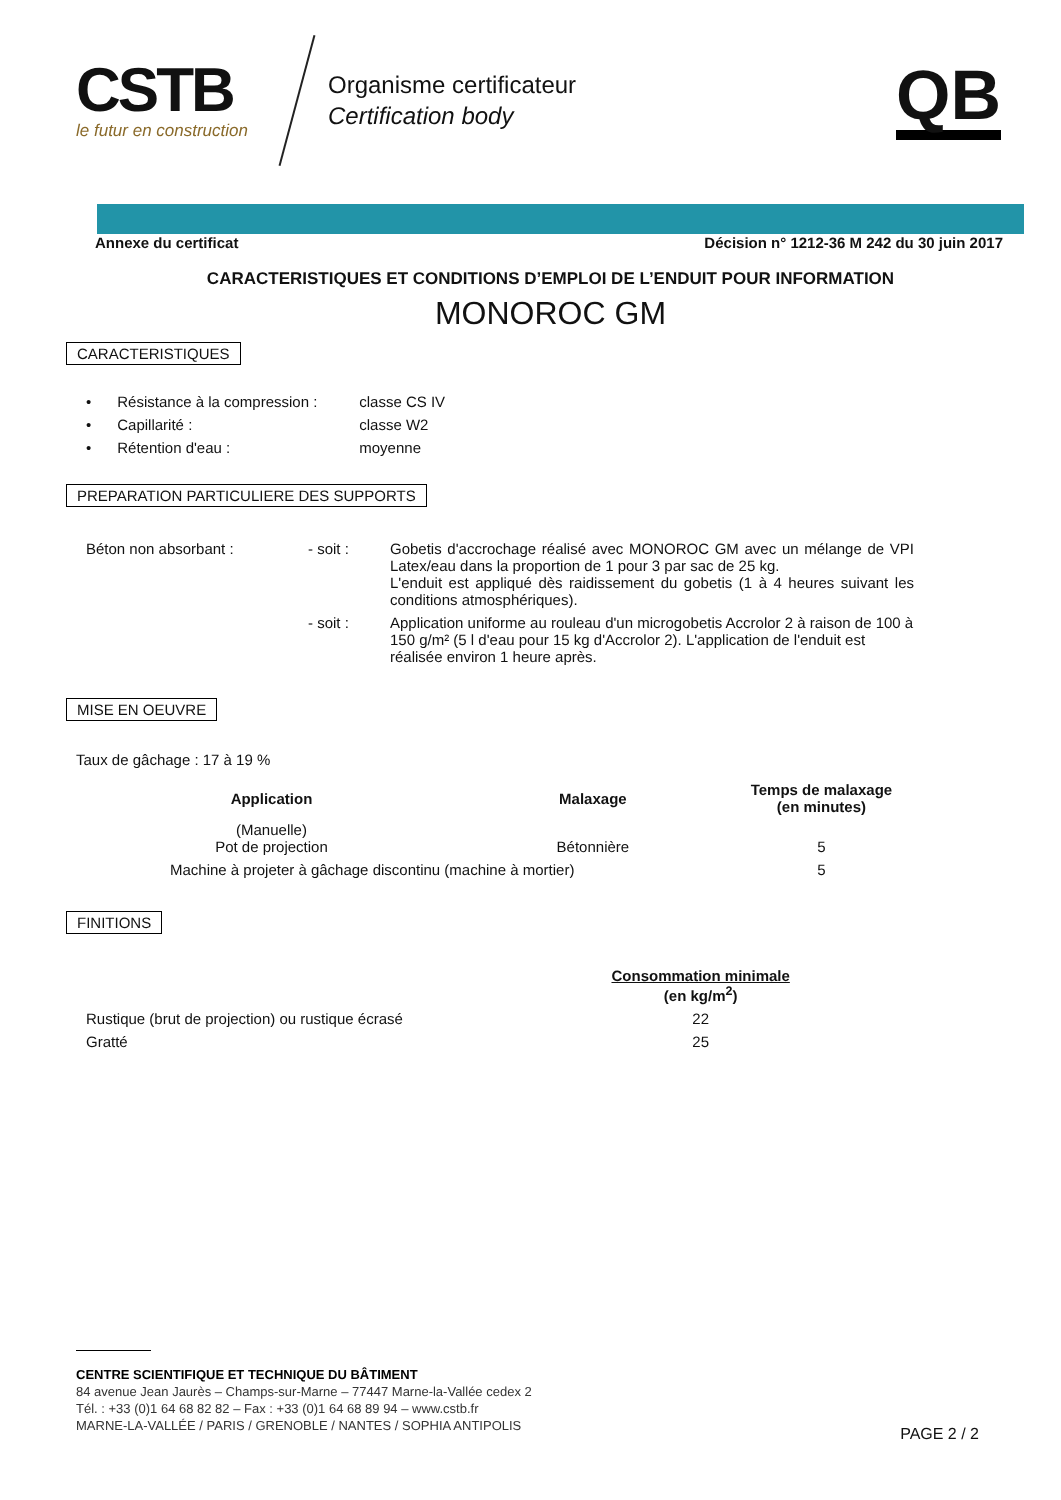CSTB
le futur en construction
Organisme certificateur
Certification body
QB
Annexe du certificat Décision n° 1212-36 M 242 du 30 juin 2017
CARACTERISTIQUES ET CONDITIONS D’EMPLOI DE L’ENDUIT POUR INFORMATION
MONOROC GM
CARACTERISTIQUES
| • | Résistance à la compression : | classe CS IV |
| • | Capillarité : | classe W2 |
| • | Rétention d'eau : | moyenne |
PREPARATION PARTICULIERE DES SUPPORTS
| Béton non absorbant : | - soit : | Gobetis d'accrochage réalisé avec MONOROC GM avec un mélange de VPI Latex/eau dans la proportion de 1 pour 3 par sac de 25 kg. L'enduit est appliqué dès raidissement du gobetis (1 à 4 heures suivant les conditions atmosphériques). |
| | - soit : | Application uniforme au rouleau d'un microgobetis Accrolor 2 à raison de 100 à 150 g/m² (5 l d'eau pour 15 kg d'Accrolor 2). L'application de l'enduit est réalisée environ 1 heure après. |
MISE EN OEUVRE
Taux de gâchage : 17 à 19 %
| Application | Malaxage | Temps de malaxage (en minutes) |
| --- | --- | --- |
| (Manuelle) Pot de projection | Bétonnière | 5 |
| Machine à projeter à gâchage discontinu (machine à mortier) | | 5 |
FINITIONS
| | Consommation minimale (en kg/m<sup>2</sup>) |
| Rustique (brut de projection) ou rustique écrasé | 22 |
| Gratté | 25 |
CENTRE SCIENTIFIQUE ET TECHNIQUE DU BÂTIMENT
84 avenue Jean Jaurès – Champs-sur-Marne – 77447 Marne-la-Vallée cedex 2
Tél. : +33 (0)1 64 68 82 82 – Fax : +33 (0)1 64 68 89 94 – www.cstb.fr
MARNE-LA-VALLÉE / PARIS / GRENOBLE / NANTES / SOPHIA ANTIPOLIS
PAGE 2 / 2